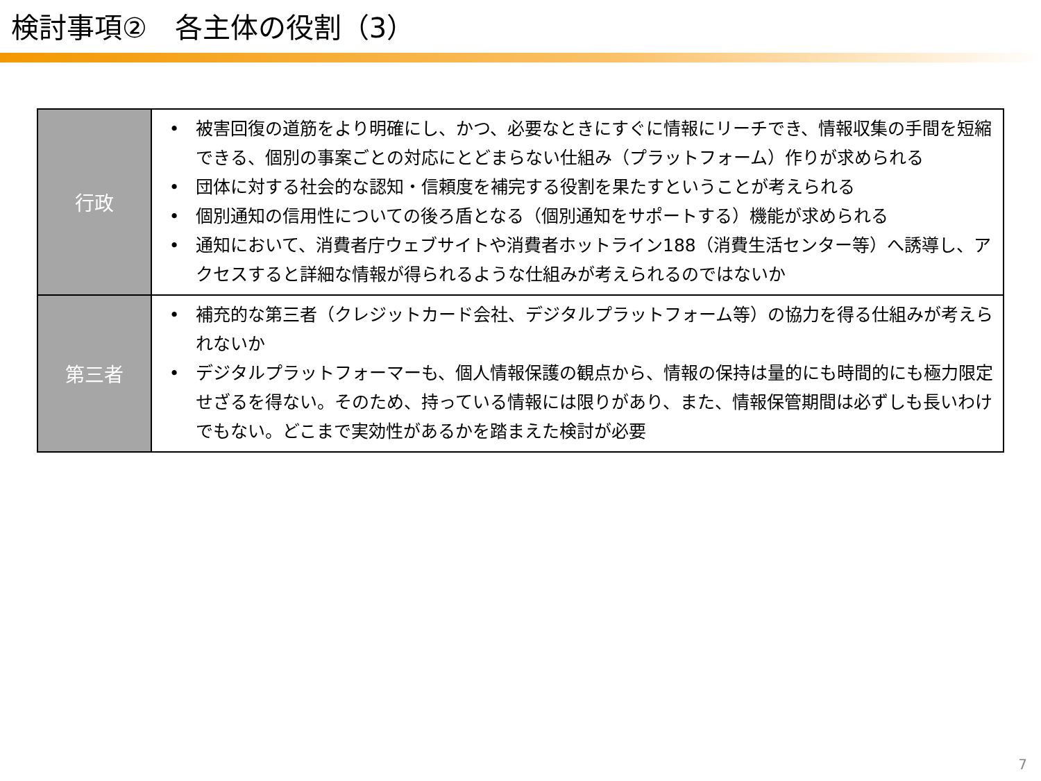検討事項②　各主体の役割（3）
| 行政 | • 被害回復の道筋をより明確にし、かつ、必要なときにすぐに情報にリーチでき、情報収集の手間を短縮できる、個別の事案ごとの対応にとどまらない仕組み（プラットフォーム）作りが求められる • 団体に対する社会的な認知・信頼度を補完する役割を果たすということが考えられる • 個別通知の信用性についての後ろ盾となる（個別通知をサポートする）機能が求められる • 通知において、消費者庁ウェブサイトや消費者ホットライン188（消費生活センター等）へ誘導し、アクセスすると詳細な情報が得られるような仕組みが考えられるのではないか |
| 第三者 | • 補充的な第三者（クレジットカード会社、デジタルプラットフォーム等）の協力を得る仕組みが考えられないか • デジタルプラットフォーマーも、個人情報保護の観点から、情報の保持は量的にも時間的にも極力限定せざるを得ない。そのため、持っている情報には限りがあり、また、情報保管期間は必ずしも長いわけでもない。どこまで実効性があるかを踏まえた検討が必要 |
7